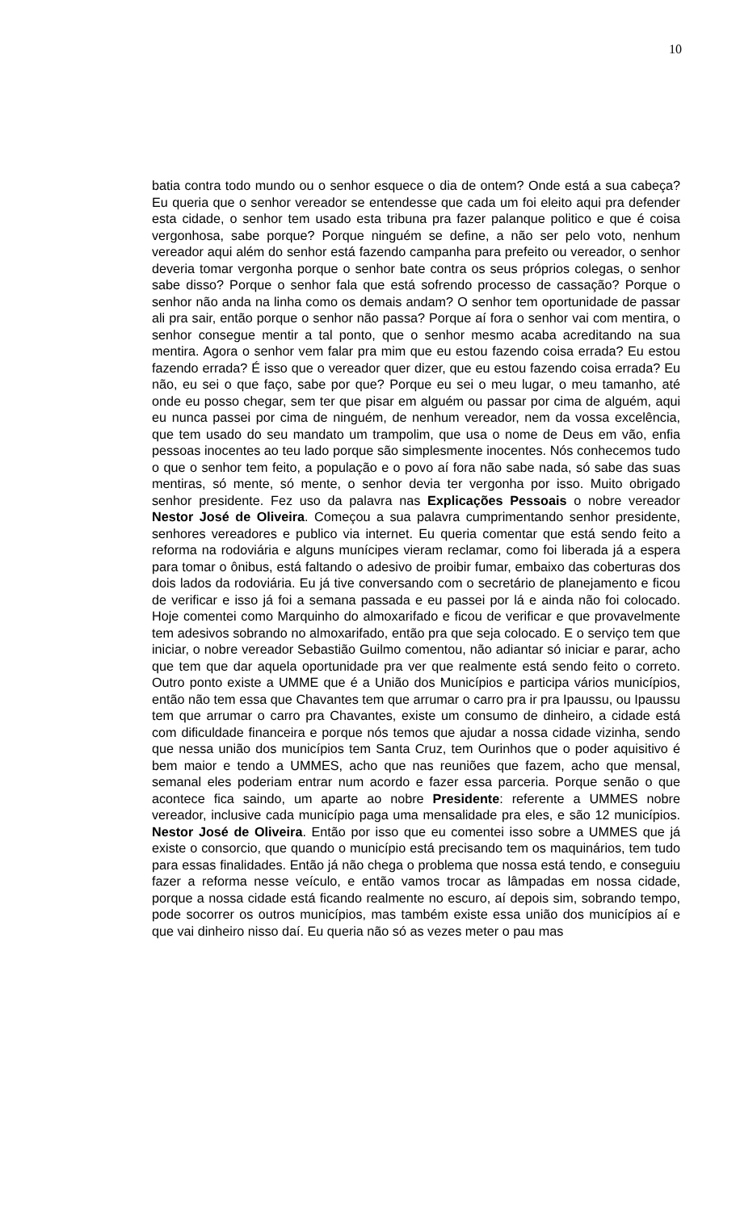10
batia contra todo mundo ou o senhor esquece o dia de ontem? Onde está a sua cabeça? Eu queria que o senhor vereador se entendesse que cada um foi eleito aqui pra defender esta cidade, o senhor tem usado esta tribuna pra fazer palanque politico e que é coisa vergonhosa, sabe porque? Porque ninguém se define, a não ser pelo voto, nenhum vereador aqui além do senhor está fazendo campanha para prefeito ou vereador, o senhor deveria tomar vergonha porque o senhor bate contra os seus próprios colegas, o senhor sabe disso? Porque o senhor fala que está sofrendo processo de cassação? Porque o senhor não anda na linha como os demais andam? O senhor tem oportunidade de passar ali pra sair, então porque o senhor não passa? Porque aí fora o senhor vai com mentira, o senhor consegue mentir a tal ponto, que o senhor mesmo acaba acreditando na sua mentira. Agora o senhor vem falar pra mim que eu estou fazendo coisa errada? Eu estou fazendo errada? É isso que o vereador quer dizer, que eu estou fazendo coisa errada? Eu não, eu sei o que faço, sabe por que? Porque eu sei o meu lugar, o meu tamanho, até onde eu posso chegar, sem ter que pisar em alguém ou passar por cima de alguém, aqui eu nunca passei por cima de ninguém, de nenhum vereador, nem da vossa excelência, que tem usado do seu mandato um trampolim, que usa o nome de Deus em vão, enfia pessoas inocentes ao teu lado porque são simplesmente inocentes. Nós conhecemos tudo o que o senhor tem feito, a população e o povo aí fora não sabe nada, só sabe das suas mentiras, só mente, só mente, o senhor devia ter vergonha por isso. Muito obrigado senhor presidente. Fez uso da palavra nas Explicações Pessoais o nobre vereador Nestor José de Oliveira. Começou a sua palavra cumprimentando senhor presidente, senhores vereadores e publico via internet. Eu queria comentar que está sendo feito a reforma na rodoviária e alguns munícipes vieram reclamar, como foi liberada já a espera para tomar o ônibus, está faltando o adesivo de proibir fumar, embaixo das coberturas dos dois lados da rodoviária. Eu já tive conversando com o secretário de planejamento e ficou de verificar e isso já foi a semana passada e eu passei por lá e ainda não foi colocado. Hoje comentei como Marquinho do almoxarifado e ficou de verificar e que provavelmente tem adesivos sobrando no almoxarifado, então pra que seja colocado. E o serviço tem que iniciar, o nobre vereador Sebastião Guilmo comentou, não adiantar só iniciar e parar, acho que tem que dar aquela oportunidade pra ver que realmente está sendo feito o correto. Outro ponto existe a UMME que é a União dos Municípios e participa vários municípios, então não tem essa que Chavantes tem que arrumar o carro pra ir pra Ipaussu, ou Ipaussu tem que arrumar o carro pra Chavantes, existe um consumo de dinheiro, a cidade está com dificuldade financeira e porque nós temos que ajudar a nossa cidade vizinha, sendo que nessa união dos municípios tem Santa Cruz, tem Ourinhos que o poder aquisitivo é bem maior e tendo a UMMES, acho que nas reuniões que fazem, acho que mensal, semanal eles poderiam entrar num acordo e fazer essa parceria. Porque senão o que acontece fica saindo, um aparte ao nobre Presidente: referente a UMMES nobre vereador, inclusive cada município paga uma mensalidade pra eles, e são 12 municípios. Nestor José de Oliveira. Então por isso que eu comentei isso sobre a UMMES que já existe o consorcio, que quando o município está precisando tem os maquinários, tem tudo para essas finalidades. Então já não chega o problema que nossa está tendo, e conseguiu fazer a reforma nesse veículo, e então vamos trocar as lâmpadas em nossa cidade, porque a nossa cidade está ficando realmente no escuro, aí depois sim, sobrando tempo, pode socorrer os outros municípios, mas também existe essa união dos municípios aí e que vai dinheiro nisso daí. Eu queria não só as vezes meter o pau mas